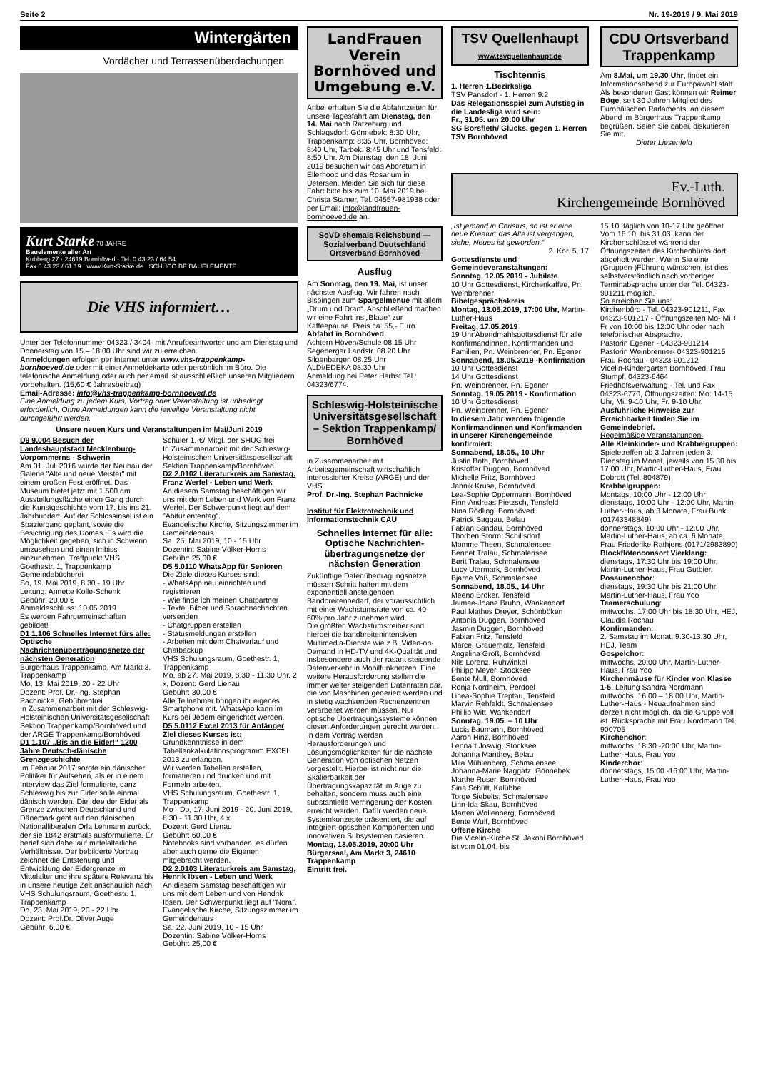Seite 2 Nr. 19-2019 / 9. Mai 2019
Wintergärten
Vordächer und Terrassenüberdachungen
Kurt Starke 70 JAHRE
Bauelemente aller Art
Kuhberg 27 · 24619 Bornhöved · Tel. 0 43 23 / 64 54
Fax 0 43 23 / 61 19 · www.Kurt-Starke.de SCHÜCO BE BAUELEMENTE
Die VHS informiert…
Unter der Telefonnummer 04323 / 3404- mit Anrufbeantworter und am Dienstag und Donnerstag von 15 – 18.00 Uhr sind wir zu erreichen.
Anmeldungen erfolgen per Internet unter www.vhs-trappenkamp-bornhoeved.de oder mit einer Anmeldekarte oder persönlich im Büro. Die telefonische Anmeldung oder auch per email ist ausschließlich unseren Mitgliedern vorbehalten. (15,60 € Jahresbeitrag)
Email-Adresse: info@vhs-trappenkamp-bornhoeved.de
Eine Anmeldung zu jedem Kurs, Vortrag oder Veranstaltung ist unbedingt erforderlich. Ohne Anmeldungen kann die jeweilige Veranstaltung nicht durchgeführt werden.
Unsere neuen Kurs und Veranstaltungen im Mai/Juni 2019
D9 9.004 Besuch der Landeshauptstadt Mecklenburg-Vorpommerns - Schwerin
Am 01. Juli 2016 wurde der Neubau der Galerie "Alte und neue Meister" mit einem großen Fest eröffnet. Das Museum bietet jetzt mit 1.500 qm Ausstellungsfläche einen Gang durch die Kunstgeschichte vom 17. bis ins 21. Jahrhundert. Auf der Schlossinsel ist ein Spaziergang geplant, sowie die Besichtigung des Domes. Es wird die Möglichkeit gegeben, sich in Schwerin umzusehen und einen Imbiss einzunehmen. Treffpunkt VHS, Goethestr. 1, Trappenkamp
Gemeindebücherei
So, 19. Mai 2019, 8.30 - 19 Uhr
Leitung: Annette Kolle-Schenk
Gebühr: 20,00 €
Anmeldeschluss: 10.05.2019
Es werden Fahrgemeinschaften gebildet!
D1 1.106 Schnelles Internet fürs alle: Optische Nachrichtenübertragungsnetze der nächsten Generation
Bürgerhaus Trappenkamp, Am Markt 3, Trappenkamp
Mo, 13. Mai 2019, 20 - 22 Uhr
Dozent: Prof. Dr.-Ing. Stephan Pachnicke, Gebührenfrei
In Zusammenarbeit mit der Schleswig-Holsteinischen Universitätsgesellschaft Sektion Trappenkamp/Bornhöved und der ARGE Trappenkamp/Bornhöved.
D1 1.107 „Bis an die Eider!“ 1200 Jahre Deutsch-dänische Grenzgeschichte
Im Februar 2017 sorgte ein dänischer Politiker für Aufsehen, als er in einem Interview das Ziel formulierte, ganz Schleswig bis zur Eider solle einmal dänisch werden. Die Idee der Eider als Grenze zwischen Deutschland und Dänemark geht auf den dänischen Nationalliberalen Orla Lehmann zurück, der sie 1842 erstmals ausformulierte. Er berief sich dabei auf mittelalterliche Verhältnisse. Der bebilderte Vortrag zeichnet die Entstehung und Entwicklung der Eidergrenze im Mittelalter und ihre spätere Relevanz bis in unsere heutige Zeit anschaulich nach.
VHS Schulungsraum, Goethestr. 1, Trappenkamp
Do, 23. Mai 2019, 20 - 22 Uhr
Dozent: Prof.Dr. Oliver Auge
Gebühr: 6,00 €
Schüler 1,-€/ Mitgl. der SHUG frei
In Zusammenarbeit mit der Schleswig-Holsteinischen Universitätsgesellschaft Sektion Trappenkamp/Bornhöved.
D2 2.0102 Literaturkreis am Samstag, Franz Werfel - Leben und Werk
An diesem Samstag beschäftigen wir uns mit dem Leben und Werk von Franz Werfel. Der Schwerpunkt liegt auf dem "Abituriententag".
Evangelische Kirche, Sitzungszimmer im Gemeindehaus
Sa, 25. Mai 2019, 10 - 15 Uhr
Dozentin: Sabine Völker-Horns
Gebühr: 25,00 €
D5 5.0110 WhatsApp für Senioren
Die Ziele dieses Kurses sind:
- WhatsApp neu einrichten und registrieren
- Wie finde ich meinen Chatpartner
- Texte, Bilder und Sprachnachrichten versenden
- Chatgruppen erstellen
- Statusmeldungen erstellen
- Arbeiten mit dem Chatverlauf und Chatbackup
VHS Schulungsraum, Goethestr. 1, Trappenkamp
Mo, ab 27. Mai 2019, 8.30 - 11.30 Uhr, 2 x, Dozent: Gerd Lienau
Gebühr: 30,00 €
Alle Teilnehmer bringen ihr eigenes Smartphone mit. WhatsApp kann im Kurs bei Jedem eingerichtet werden.
D5 5.0112 Excel 2013 für Anfänger
Ziel dieses Kurses ist:
Grundkenntnisse in dem Tabellenkalkulationsprogramm EXCEL 2013 zu erlangen.
Wir werden Tabellen erstellen, formatieren und drucken und mit Formeln arbeiten.
VHS Schulungsraum, Goethestr. 1, Trappenkamp
Mo - Do, 17. Juni 2019 - 20. Juni 2019, 8.30 - 11.30 Uhr, 4 x
Dozent: Gerd Lienau
Gebühr: 60,00 €
Notebooks sind vorhanden, es dürfen aber auch gerne die Eigenen mitgebracht werden.
D2 2.0103 Literaturkreis am Samstag, Henrik Ibsen - Leben und Werk
An diesem Samstag beschäftigen wir uns mit dem Leben und von Hendrik Ibsen. Der Schwerpunkt liegt auf "Nora".
Evangelische Kirche, Sitzungszimmer im Gemeindehaus
Sa, 22. Juni 2019, 10 - 15 Uhr
Dozentin: Sabine Völker-Horns
Gebühr: 25,00 €
LandFrauen Verein Bornhöved und Umgebung e.V.
Anbei erhalten Sie die Abfahrtzeiten für unsere Tagesfahrt am Dienstag, den 14. Mai nach Ratzeburg und Schlagsdorf: Gönnebek: 8:30 Uhr, Trappenkamp: 8:35 Uhr, Bornhöved: 8:40 Uhr, Tarbek: 8:45 Uhr und Tensfeld: 8:50 Uhr. Am Dienstag, den 18. Juni 2019 besuchen wir das Aboretum in Ellerhoop und das Rosarium in Uetersen. Melden Sie sich für diese Fahrt bitte bis zum 10. Mai 2019 bei Christa Stamer, Tel. 04557-981938 oder per Email: info@landfrauen-bornhoeved.de an.
SoVD ehemals Reichsbund — Sozialverband Deutschland Ortsverband Bornhöved
Ausflug
Am Sonntag, den 19. Mai, ist unser nächster Ausflug. Wir fahren nach Bispingen zum Spargelmenue mit allem „Drum und Dran“. Anschließend machen wir eine Fahrt ins „Blaue“ zur Kaffeepause. Preis ca. 55,- Euro.
Abfahrt in Bornhöved
Achtern Höven/Schule 08.15 Uhr
Segeberger Landstr. 08.20 Uhr
Silgenbargen 08.25 Uhr
ALDI/EDEKA 08.30 Uhr
Anmeldung bei Peter Herbst Tel.: 04323/6774.
Schleswig-Holsteinische Universitätsgesellschaft – Sektion Trappenkamp/ Bornhöved
in Zusammenarbeit mit Arbeitsgemeinschaft wirtschaftlich interessierter Kreise (ARGE) und der VHS
Prof. Dr.-Ing. Stephan Pachnicke
Institut für Elektrotechnik und Informationstechnik CAU
Schnelles Internet für alle: Optische Nachrichten-übertragungsnetze der nächsten Generation
Zukünftige Datenübertragungsnetze müssen Schritt halten mit dem exponentiell ansteigenden Bandbreitenbedarf, der voraussichtlich mit einer Wachstumsrate von ca. 40-60% pro Jahr zunehmen wird.
Die größten Wachstumstreiber sind hierbei die bandbreitenintensiven Multimedia-Dienste wie z.B. Video-on-Demand in HD-TV und 4K-Qualität und insbesondere auch der rasant steigende Datenverkehr in Mobilfunknetzen. Eine weitere Herausforderung stellen die immer weiter steigenden Datenraten dar, die von Maschinen generiert werden und in stetig wachsenden Rechenzentren verarbeitet werden müssen. Nur optische Übertragungssysteme können diesen Anforderungen gerecht werden.
In dem Vortrag werden Herausforderungen und Lösungsmöglichkeiten für die nächste Generation von optischen Netzen vorgestellt. Hierbei ist nicht nur die Skalierbarkeit der Übertragungskapazität im Auge zu behalten, sondern muss auch eine substantielle Verringerung der Kosten erreicht werden. Dafür werden neue Systemkonzepte präsentiert, die auf integriert-optischen Komponenten und innovativen Subsystemen basieren.
Montag, 13.05.2019, 20:00 Uhr Bürgersaal, Am Markt 3, 24610 Trappenkamp
Eintritt frei.
TSV Quellenhaupt
www.tsvquellenhaupt.de
Tischtennis
1. Herren 1.Bezirksliga
TSV Pansdorf - 1. Herren 9:2
Das Relegationsspiel zum Aufstieg in die Landesliga wird sein:
Fr., 31.05. um 20:00 Uhr
SG Borsfleth/ Glücks. gegen 1. Herren TSV Bornhöved
CDU Ortsverband Trappenkamp
Am 8.Mai, um 19.30 Uhr, findet ein Informationsabend zur Europawahl statt. Als besonderen Gast können wir Reimer Böge, seit 30 Jahren Mitglied des Europäischen Parlaments, an diesem Abend im Bürgerhaus Trappenkamp begrüßen. Seien Sie dabei, diskutieren Sie mit.
Dieter Liesenfeld
Ev.-Luth.
Kirchengemeinde Bornhöved
„Ist jemand in Christus, so ist er eine neue Kreatur; das Alte ist vergangen, siehe, Neues ist geworden.“
2. Kor. 5, 17
Gottesdienste und Gemeindeveranstaltungen:
Sonntag, 12.05.2019 - Jubilate
10 Uhr Gottesdienst, Kirchenkaffee, Pn. Weinbrenner
Bibelgesprächskreis
Montag, 13.05.2019, 17:00 Uhr, Martin-Luther-Haus
Freitag, 17.05.2019
19 Uhr Abendmahlsgottesdienst für alle Konfirmandinnen, Konfirmanden und Familien, Pn. Weinbrenner, Pn. Egener
Sonnabend, 18.05.2019 -Konfirmation
10 Uhr Gottesdienst
14 Uhr Gottesdienst
Pn. Weinbrenner, Pn. Egener
Sonntag, 19.05.2019 - Konfirmation
10 Uhr Gottesdienst
Pn. Weinbrenner, Pn. Egener
In diesem Jahr werden folgende Konfirmandinnen und Konfirmanden in unserer Kirchengemeinde konfirmiert:
Sonnabend, 18.05., 10 Uhr
Justin Both, Bornhöved
Kristoffer Duggen, Bornhöved
Michelle Fritz, Bornhöved
Jannik Kruse, Bornhöved
Lea-Sophie Oppermann, Bornhöved
Finn-Andreas Pietzsch, Tensfeld
Nina Rödling, Bornhöved
Patrick Saggau, Belau
Fabian Sandau, Bornhöved
Thorben Storm, Schillsdorf
Momme Theen, Schmalensee
Bennet Tralau, Schmalensee
Berit Tralau, Schmalensee
Lucy Utermark, Bornhöved
Bjarne Voß, Schmalensee
Sonnabend, 18.05., 14 Uhr
Meeno Bröker, Tensfeld
Jaimee-Joane Bruhn, Wankendorf
Paul Mathes Dreyer, Schönböken
Antonia Duggen, Bornhöved
Jasmin Duggen, Bornhöved
Fabian Fritz, Tensfeld
Marcel Grauerholz, Tensfeld
Angelina Groß, Bornhöved
Nils Lorenz, Ruhwinkel
Philipp Meyer, Stocksee
Bente Mull, Bornhöved
Ronja Nordheim, Perdoel
Linea-Sophie Treptau, Tensfeld
Marvin Rehfeldt, Schmalensee
Phillip Witt, Wankendorf
Sonntag, 19.05. – 10 Uhr
Lucia Baumann, Bornhöved
Aaron Hinz, Bornhöved
Lennart Joswig, Stocksee
Johanna Manthey, Belau
Mila Mühlenberg, Schmalensee
Johanna-Marie Naggatz, Gönnebek
Marthe Ruser, Bornhöved
Sina Schütt, Kalübbe
Torge Siebelts, Schmalensee
Linn-Ida Skau, Bornhöved
Marten Wollenberg, Bornhöved
Bente Wulf, Bornhöved
Offene Kirche
Die Vicelin-Kirche St. Jakobi Bornhöved ist vom 01.04. bis
15.10. täglich von 10-17 Uhr geöffnet. Vom 16.10. bis 31.03. kann der Kirchenschlüssel während der Öffnungszeiten des Kirchenbüros dort abgeholt werden. Wenn Sie eine (Gruppen-)Führung wünschen, ist dies selbstverständlich nach vorheriger Terminabsprache unter der Tel. 04323-901211 möglich.
So erreichen Sie uns:
Kirchenbüro - Tel. 04323-901211, Fax 04323-901217 - Öffnungszeiten Mo- Mi + Fr von 10:00 bis 12:00 Uhr oder nach telefonischer Absprache.
Pastorin Egener - 04323-901214
Pastorin Weinbrenner- 04323-901215
Frau Rochau - 04323-901212
Vicelin-Kindergarten Bornhöved, Frau Stumpf, 04323-6464
Friedhofsverwaltung - Tel. und Fax 04323-6770, Öffnungszeiten: Mo: 14-15 Uhr, Mi: 9-10 Uhr, Fr. 9-10 Uhr,
Ausführliche Hinweise zur Erreichbarkeit finden Sie im Gemeindebrief.
Regelmäßige Veranstaltungen:
Alle Kleinkinder- und Krabbelgruppen:
Spieletreffen ab 3 Jahren jeden 3. Dienstag im Monat, jeweils von 15.30 bis 17.00 Uhr, Martin-Luther-Haus, Frau Dobrott (Tel. 804879)
Krabbelgruppen:
Montags, 10:00 Uhr - 12:00 Uhr dienstags, 10:00 Uhr - 12:00 Uhr, Martin-Luther-Haus, ab 3 Monate, Frau Bunk (01743348849)
donnerstags, 10:00 Uhr - 12.00 Uhr, Martin-Luther-Haus, ab ca. 6 Monate, Frau Friederike Rathjens (0171/2983890)
Blockflötenconsort Vierklang:
dienstags, 17:30 Uhr bis 19:00 Uhr, Martin-Luther-Haus, Frau Gutbier.
Posaunenchor:
dienstags, 19:30 Uhr bis 21:00 Uhr, Martin-Luther-Haus, Frau Yoo
Teamerschulung:
mittwochs, 17:00 Uhr bis 18:30 Uhr, HEJ, Claudia Rochau
Konfirmanden:
2. Samstag im Monat, 9.30-13.30 Uhr, HEJ, Team
Gospelchor:
mittwochs, 20:00 Uhr, Martin-Luther-Haus, Frau Yoo
Kirchenmäuse für Kinder von Klasse 1-5, Leitung Sandra Nordmann
mittwochs, 16:00 – 18:00 Uhr, Martin-Luther-Haus - Neuaufnahmen sind derzeit nicht möglich, da die Gruppe voll ist. Rücksprache mit Frau Nordmann Tel. 900705
Kirchenchor:
mittwochs, 18:30 -20:00 Uhr, Martin-Luther-Haus, Frau Yoo
Kinderchor:
donnerstags, 15:00 -16:00 Uhr, Martin-Luther-Haus, Frau Yoo